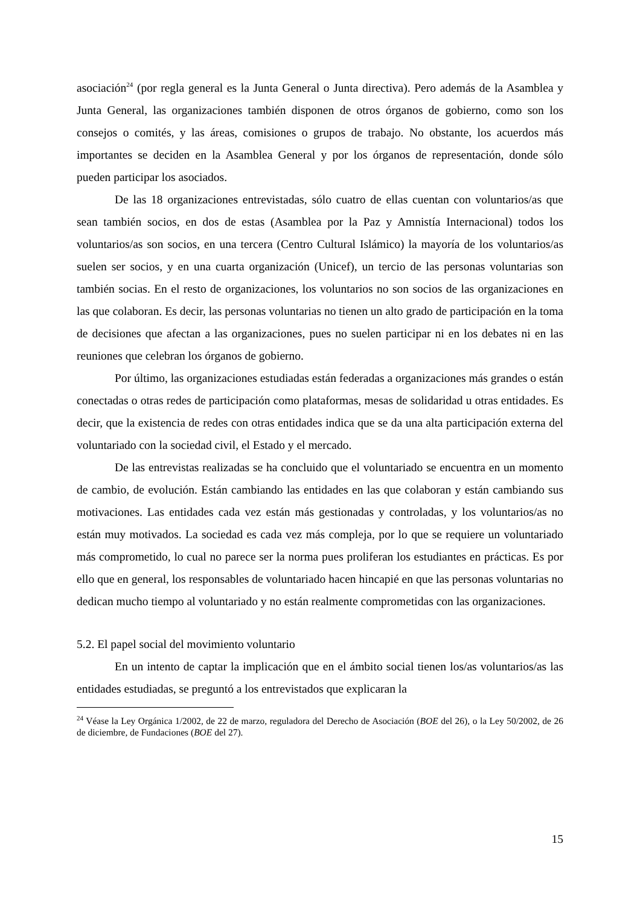asociación<sup>24</sup> (por regla general es la Junta General o Junta directiva). Pero además de la Asamblea y Junta General, las organizaciones también disponen de otros órganos de gobierno, como son los consejos o comités, y las áreas, comisiones o grupos de trabajo. No obstante, los acuerdos más importantes se deciden en la Asamblea General y por los órganos de representación, donde sólo pueden participar los asociados.
De las 18 organizaciones entrevistadas, sólo cuatro de ellas cuentan con voluntarios/as que sean también socios, en dos de estas (Asamblea por la Paz y Amnistía Internacional) todos los voluntarios/as son socios, en una tercera (Centro Cultural Islámico) la mayoría de los voluntarios/as suelen ser socios, y en una cuarta organización (Unicef), un tercio de las personas voluntarias son también socias. En el resto de organizaciones, los voluntarios no son socios de las organizaciones en las que colaboran. Es decir, las personas voluntarias no tienen un alto grado de participación en la toma de decisiones que afectan a las organizaciones, pues no suelen participar ni en los debates ni en las reuniones que celebran los órganos de gobierno.
Por último, las organizaciones estudiadas están federadas a organizaciones más grandes o están conectadas o otras redes de participación como plataformas, mesas de solidaridad u otras entidades. Es decir, que la existencia de redes con otras entidades indica que se da una alta participación externa del voluntariado con la sociedad civil, el Estado y el mercado.
De las entrevistas realizadas se ha concluido que el voluntariado se encuentra en un momento de cambio, de evolución. Están cambiando las entidades en las que colaboran y están cambiando sus motivaciones. Las entidades cada vez están más gestionadas y controladas, y los voluntarios/as no están muy motivados. La sociedad es cada vez más compleja, por lo que se requiere un voluntariado más comprometido, lo cual no parece ser la norma pues proliferan los estudiantes en prácticas. Es por ello que en general, los responsables de voluntariado hacen hincapié en que las personas voluntarias no dedican mucho tiempo al voluntariado y no están realmente comprometidas con las organizaciones.
5.2. El papel social del movimiento voluntario
En un intento de captar la implicación que en el ámbito social tienen los/as voluntarios/as las entidades estudiadas, se preguntó a los entrevistados que explicaran la
<sup>24</sup> Véase la Ley Orgánica 1/2002, de 22 de marzo, reguladora del Derecho de Asociación (BOE del 26), o la Ley 50/2002, de 26 de diciembre, de Fundaciones (BOE del 27).
15